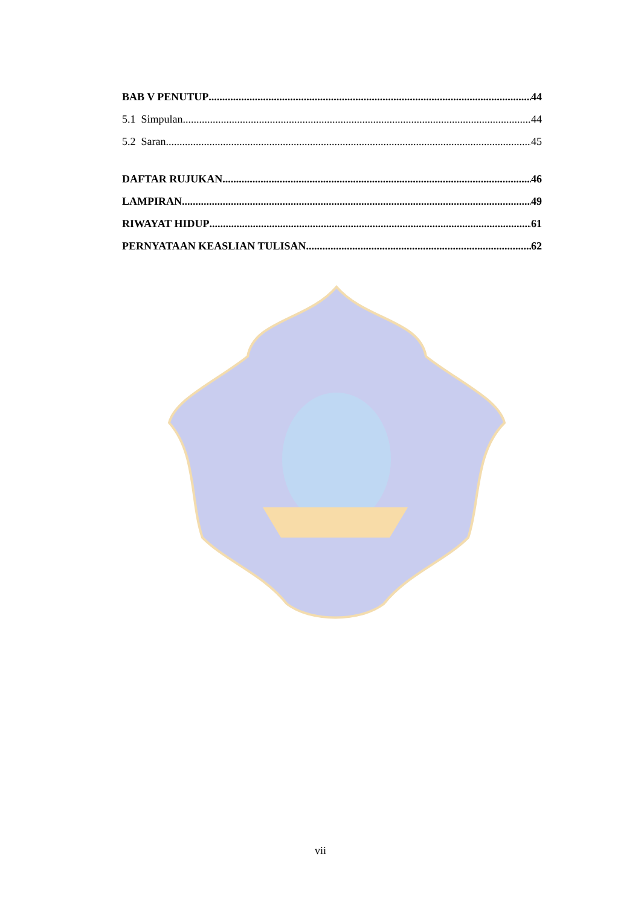BAB V PENUTUP 44
5.1 Simpulan 44
5.2 Saran 45
DAFTAR RUJUKAN 46
LAMPIRAN 49
RIWAYAT HIDUP 61
PERNYATAAN KEASLIAN TULISAN 62
vii